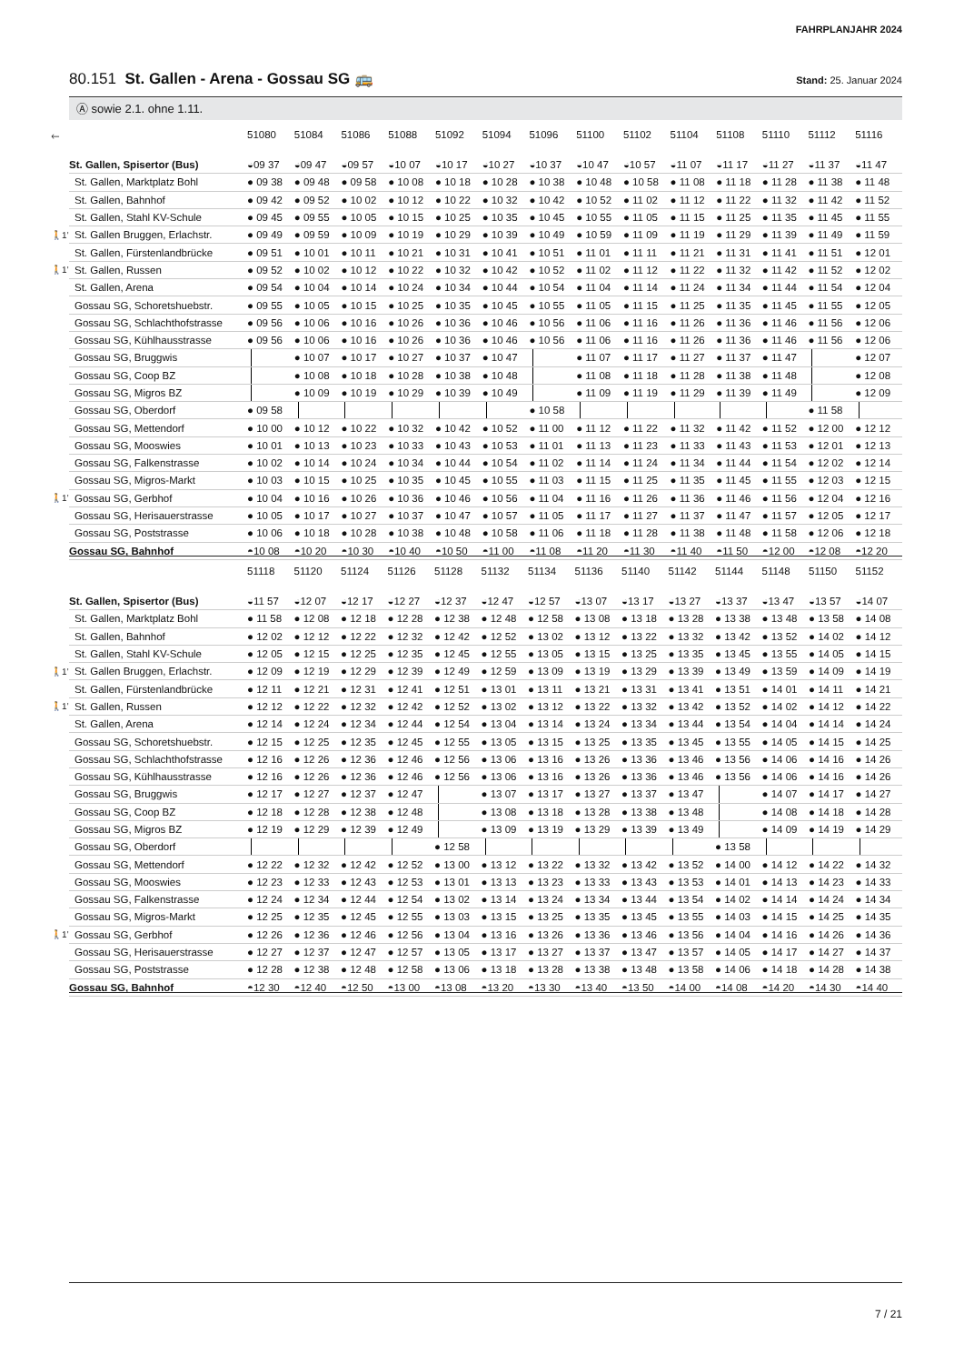FAHRPLANJAHR 2024
80.151 St. Gallen - Arena - Gossau SG 🚌
Stand: 25. Januar 2024
Ⓐ sowie 2.1. ohne 1.11.
| 🡐 | | 51080 | 51084 | 51086 | 51088 | 51092 | 51094 | 51096 | 51100 | 51102 | 51104 | 51108 | 51110 | 51112 | 51116 |
| --- | --- | --- | --- | --- | --- | --- | --- | --- | --- | --- | --- | --- | --- | --- | --- |
| | St. Gallen, Spisertor (Bus) | ◒09 37 | ◒09 47 | ◒09 57 | ◒10 07 | ◒10 17 | ◒10 27 | ◒10 37 | ◒10 47 | ◒10 57 | ◒11 07 | ◒11 17 | ◒11 27 | ◒11 37 | ◒11 47 |
| | St. Gallen, Marktplatz Bohl | ● 09 38 | ● 09 48 | ● 09 58 | ● 10 08 | ● 10 18 | ● 10 28 | ● 10 38 | ● 10 48 | ● 10 58 | ● 11 08 | ● 11 18 | ● 11 28 | ● 11 38 | ● 11 48 |
| | St. Gallen, Bahnhof | ● 09 42 | ● 09 52 | ● 10 02 | ● 10 12 | ● 10 22 | ● 10 32 | ● 10 42 | ● 10 52 | ● 11 02 | ● 11 12 | ● 11 22 | ● 11 32 | ● 11 42 | ● 11 52 |
| | St. Gallen, Stahl KV-Schule | ● 09 45 | ● 09 55 | ● 10 05 | ● 10 15 | ● 10 25 | ● 10 35 | ● 10 45 | ● 10 55 | ● 11 05 | ● 11 15 | ● 11 25 | ● 11 35 | ● 11 45 | ● 11 55 |
| 🚶1’ | St. Gallen Bruggen, Erlachstr. | ● 09 49 | ● 09 59 | ● 10 09 | ● 10 19 | ● 10 29 | ● 10 39 | ● 10 49 | ● 10 59 | ● 11 09 | ● 11 19 | ● 11 29 | ● 11 39 | ● 11 49 | ● 11 59 |
| | St. Gallen, Fürstenlandbrücke | ● 09 51 | ● 10 01 | ● 10 11 | ● 10 21 | ● 10 31 | ● 10 41 | ● 10 51 | ● 11 01 | ● 11 11 | ● 11 21 | ● 11 31 | ● 11 41 | ● 11 51 | ● 12 01 |
| 🚶1’ | St. Gallen, Russen | ● 09 52 | ● 10 02 | ● 10 12 | ● 10 22 | ● 10 32 | ● 10 42 | ● 10 52 | ● 11 02 | ● 11 12 | ● 11 22 | ● 11 32 | ● 11 42 | ● 11 52 | ● 12 02 |
| | St. Gallen, Arena | ● 09 54 | ● 10 04 | ● 10 14 | ● 10 24 | ● 10 34 | ● 10 44 | ● 10 54 | ● 11 04 | ● 11 14 | ● 11 24 | ● 11 34 | ● 11 44 | ● 11 54 | ● 12 04 |
| | Gossau SG, Schoretshuebstr. | ● 09 55 | ● 10 05 | ● 10 15 | ● 10 25 | ● 10 35 | ● 10 45 | ● 10 55 | ● 11 05 | ● 11 15 | ● 11 25 | ● 11 35 | ● 11 45 | ● 11 55 | ● 12 05 |
| | Gossau SG, Schlachthofstrasse | ● 09 56 | ● 10 06 | ● 10 16 | ● 10 26 | ● 10 36 | ● 10 46 | ● 10 56 | ● 11 06 | ● 11 16 | ● 11 26 | ● 11 36 | ● 11 46 | ● 11 56 | ● 12 06 |
| | Gossau SG, Kühlhausstrasse | ● 09 56 | ● 10 06 | ● 10 16 | ● 10 26 | ● 10 36 | ● 10 46 | ● 10 56 | ● 11 06 | ● 11 16 | ● 11 26 | ● 11 36 | ● 11 46 | ● 11 56 | ● 12 06 |
| | Gossau SG, Bruggwis | | ● 10 07 | ● 10 17 | ● 10 27 | ● 10 37 | ● 10 47 | | ● 11 07 | ● 11 17 | ● 11 27 | ● 11 37 | ● 11 47 | | ● 12 07 |
| | Gossau SG, Coop BZ | | ● 10 08 | ● 10 18 | ● 10 28 | ● 10 38 | ● 10 48 | | ● 11 08 | ● 11 18 | ● 11 28 | ● 11 38 | ● 11 48 | | ● 12 08 |
| | Gossau SG, Migros BZ | | ● 10 09 | ● 10 19 | ● 10 29 | ● 10 39 | ● 10 49 | | ● 11 09 | ● 11 19 | ● 11 29 | ● 11 39 | ● 11 49 | | ● 12 09 |
| | Gossau SG, Oberdorf | ● 09 58 | | | | | | ● 10 58 | | | | | | ● 11 58 | |
| | Gossau SG, Mettendorf | ● 10 00 | ● 10 12 | ● 10 22 | ● 10 32 | ● 10 42 | ● 10 52 | ● 11 00 | ● 11 12 | ● 11 22 | ● 11 32 | ● 11 42 | ● 11 52 | ● 12 00 | ● 12 12 |
| | Gossau SG, Mooswies | ● 10 01 | ● 10 13 | ● 10 23 | ● 10 33 | ● 10 43 | ● 10 53 | ● 11 01 | ● 11 13 | ● 11 23 | ● 11 33 | ● 11 43 | ● 11 53 | ● 12 01 | ● 12 13 |
| | Gossau SG, Falkenstrasse | ● 10 02 | ● 10 14 | ● 10 24 | ● 10 34 | ● 10 44 | ● 10 54 | ● 11 02 | ● 11 14 | ● 11 24 | ● 11 34 | ● 11 44 | ● 11 54 | ● 12 02 | ● 12 14 |
| | Gossau SG, Migros-Markt | ● 10 03 | ● 10 15 | ● 10 25 | ● 10 35 | ● 10 45 | ● 10 55 | ● 11 03 | ● 11 15 | ● 11 25 | ● 11 35 | ● 11 45 | ● 11 55 | ● 12 03 | ● 12 15 |
| 🚶1’ | Gossau SG, Gerbhof | ● 10 04 | ● 10 16 | ● 10 26 | ● 10 36 | ● 10 46 | ● 10 56 | ● 11 04 | ● 11 16 | ● 11 26 | ● 11 36 | ● 11 46 | ● 11 56 | ● 12 04 | ● 12 16 |
| | Gossau SG, Herisauerstrasse | ● 10 05 | ● 10 17 | ● 10 27 | ● 10 37 | ● 10 47 | ● 10 57 | ● 11 05 | ● 11 17 | ● 11 27 | ● 11 37 | ● 11 47 | ● 11 57 | ● 12 05 | ● 12 17 |
| | Gossau SG, Poststrasse | ● 10 06 | ● 10 18 | ● 10 28 | ● 10 38 | ● 10 48 | ● 10 58 | ● 11 06 | ● 11 18 | ● 11 28 | ● 11 38 | ● 11 48 | ● 11 58 | ● 12 06 | ● 12 18 |
| | Gossau SG, Bahnhof | ◓10 08 | ◓10 20 | ◓10 30 | ◓10 40 | ◓10 50 | ◓11 00 | ◓11 08 | ◓11 20 | ◓11 30 | ◓11 40 | ◓11 50 | ◓12 00 | ◓12 08 | ◓12 20 |
| | | 51118 | 51120 | 51124 | 51126 | 51128 | 51132 | 51134 | 51136 | 51140 | 51142 | 51144 | 51148 | 51150 | 51152 |
| --- | --- | --- | --- | --- | --- | --- | --- | --- | --- | --- | --- | --- | --- | --- | --- |
| | St. Gallen, Spisertor (Bus) | ◒11 57 | ◒12 07 | ◒12 17 | ◒12 27 | ◒12 37 | ◒12 47 | ◒12 57 | ◒13 07 | ◒13 17 | ◒13 27 | ◒13 37 | ◒13 47 | ◒13 57 | ◒14 07 |
| | St. Gallen, Marktplatz Bohl | ● 11 58 | ● 12 08 | ● 12 18 | ● 12 28 | ● 12 38 | ● 12 48 | ● 12 58 | ● 13 08 | ● 13 18 | ● 13 28 | ● 13 38 | ● 13 48 | ● 13 58 | ● 14 08 |
| | St. Gallen, Bahnhof | ● 12 02 | ● 12 12 | ● 12 22 | ● 12 32 | ● 12 42 | ● 12 52 | ● 13 02 | ● 13 12 | ● 13 22 | ● 13 32 | ● 13 42 | ● 13 52 | ● 14 02 | ● 14 12 |
| | St. Gallen, Stahl KV-Schule | ● 12 05 | ● 12 15 | ● 12 25 | ● 12 35 | ● 12 45 | ● 12 55 | ● 13 05 | ● 13 15 | ● 13 25 | ● 13 35 | ● 13 45 | ● 13 55 | ● 14 05 | ● 14 15 |
| 🚶1’ | St. Gallen Bruggen, Erlachstr. | ● 12 09 | ● 12 19 | ● 12 29 | ● 12 39 | ● 12 49 | ● 12 59 | ● 13 09 | ● 13 19 | ● 13 29 | ● 13 39 | ● 13 49 | ● 13 59 | ● 14 09 | ● 14 19 |
| | St. Gallen, Fürstenlandbrücke | ● 12 11 | ● 12 21 | ● 12 31 | ● 12 41 | ● 12 51 | ● 13 01 | ● 13 11 | ● 13 21 | ● 13 31 | ● 13 41 | ● 13 51 | ● 14 01 | ● 14 11 | ● 14 21 |
| 🚶1’ | St. Gallen, Russen | ● 12 12 | ● 12 22 | ● 12 32 | ● 12 42 | ● 12 52 | ● 13 02 | ● 13 12 | ● 13 22 | ● 13 32 | ● 13 42 | ● 13 52 | ● 14 02 | ● 14 12 | ● 14 22 |
| | St. Gallen, Arena | ● 12 14 | ● 12 24 | ● 12 34 | ● 12 44 | ● 12 54 | ● 13 04 | ● 13 14 | ● 13 24 | ● 13 34 | ● 13 44 | ● 13 54 | ● 14 04 | ● 14 14 | ● 14 24 |
| | Gossau SG, Schoretshuebstr. | ● 12 15 | ● 12 25 | ● 12 35 | ● 12 45 | ● 12 55 | ● 13 05 | ● 13 15 | ● 13 25 | ● 13 35 | ● 13 45 | ● 13 55 | ● 14 05 | ● 14 15 | ● 14 25 |
| | Gossau SG, Schlachthofstrasse | ● 12 16 | ● 12 26 | ● 12 36 | ● 12 46 | ● 12 56 | ● 13 06 | ● 13 16 | ● 13 26 | ● 13 36 | ● 13 46 | ● 13 56 | ● 14 06 | ● 14 16 | ● 14 26 |
| | Gossau SG, Kühlhausstrasse | ● 12 16 | ● 12 26 | ● 12 36 | ● 12 46 | ● 12 56 | ● 13 06 | ● 13 16 | ● 13 26 | ● 13 36 | ● 13 46 | ● 13 56 | ● 14 06 | ● 14 16 | ● 14 26 |
| | Gossau SG, Bruggwis | ● 12 17 | ● 12 27 | ● 12 37 | ● 12 47 | | ● 13 07 | ● 13 17 | ● 13 27 | ● 13 37 | ● 13 47 | | ● 14 07 | ● 14 17 | ● 14 27 |
| | Gossau SG, Coop BZ | ● 12 18 | ● 12 28 | ● 12 38 | ● 12 48 | | ● 13 08 | ● 13 18 | ● 13 28 | ● 13 38 | ● 13 48 | | ● 14 08 | ● 14 18 | ● 14 28 |
| | Gossau SG, Migros BZ | ● 12 19 | ● 12 29 | ● 12 39 | ● 12 49 | | ● 13 09 | ● 13 19 | ● 13 29 | ● 13 39 | ● 13 49 | | ● 14 09 | ● 14 19 | ● 14 29 |
| | Gossau SG, Oberdorf | | | | | ● 12 58 | | | | | | ● 13 58 | | | |
| | Gossau SG, Mettendorf | ● 12 22 | ● 12 32 | ● 12 42 | ● 12 52 | ● 13 00 | ● 13 12 | ● 13 22 | ● 13 32 | ● 13 42 | ● 13 52 | ● 14 00 | ● 14 12 | ● 14 22 | ● 14 32 |
| | Gossau SG, Mooswies | ● 12 23 | ● 12 33 | ● 12 43 | ● 12 53 | ● 13 01 | ● 13 13 | ● 13 23 | ● 13 33 | ● 13 43 | ● 13 53 | ● 14 01 | ● 14 13 | ● 14 23 | ● 14 33 |
| | Gossau SG, Falkenstrasse | ● 12 24 | ● 12 34 | ● 12 44 | ● 12 54 | ● 13 02 | ● 13 14 | ● 13 24 | ● 13 34 | ● 13 44 | ● 13 54 | ● 14 02 | ● 14 14 | ● 14 24 | ● 14 34 |
| | Gossau SG, Migros-Markt | ● 12 25 | ● 12 35 | ● 12 45 | ● 12 55 | ● 13 03 | ● 13 15 | ● 13 25 | ● 13 35 | ● 13 45 | ● 13 55 | ● 14 03 | ● 14 15 | ● 14 25 | ● 14 35 |
| 🚶1’ | Gossau SG, Gerbhof | ● 12 26 | ● 12 36 | ● 12 46 | ● 12 56 | ● 13 04 | ● 13 16 | ● 13 26 | ● 13 36 | ● 13 46 | ● 13 56 | ● 14 04 | ● 14 16 | ● 14 26 | ● 14 36 |
| | Gossau SG, Herisauerstrasse | ● 12 27 | ● 12 37 | ● 12 47 | ● 12 57 | ● 13 05 | ● 13 17 | ● 13 27 | ● 13 37 | ● 13 47 | ● 13 57 | ● 14 05 | ● 14 17 | ● 14 27 | ● 14 37 |
| | Gossau SG, Poststrasse | ● 12 28 | ● 12 38 | ● 12 48 | ● 12 58 | ● 13 06 | ● 13 18 | ● 13 28 | ● 13 38 | ● 13 48 | ● 13 58 | ● 14 06 | ● 14 18 | ● 14 28 | ● 14 38 |
| | Gossau SG, Bahnhof | ◓12 30 | ◓12 40 | ◓12 50 | ◓13 00 | ◓13 08 | ◓13 20 | ◓13 30 | ◓13 40 | ◓13 50 | ◓14 00 | ◓14 08 | ◓14 20 | ◓14 30 | ◓14 40 |
7 / 21